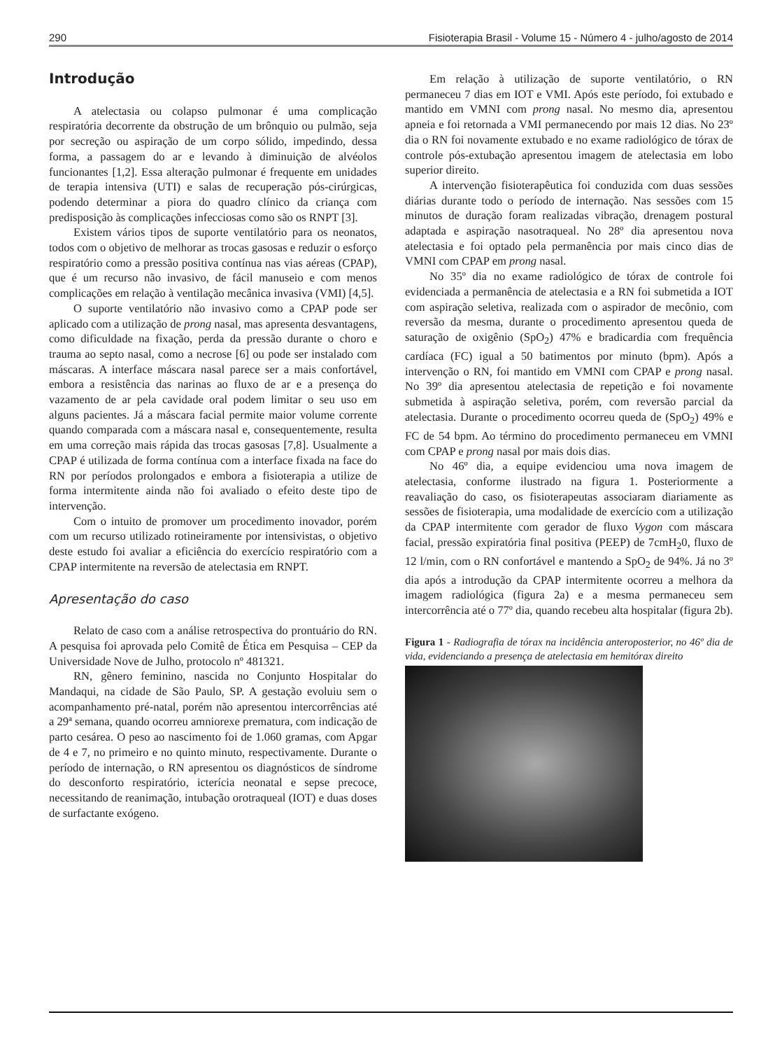290 Fisioterapia Brasil - Volume 15 - Número 4 - julho/agosto de 2014
Introdução
A atelectasia ou colapso pulmonar é uma complicação respiratória decorrente da obstrução de um brônquio ou pulmão, seja por secreção ou aspiração de um corpo sólido, impedindo, dessa forma, a passagem do ar e levando à diminuição de alvéolos funcionantes [1,2]. Essa alteração pulmonar é frequente em unidades de terapia intensiva (UTI) e salas de recuperação pós-cirúrgicas, podendo determinar a piora do quadro clínico da criança com predisposição às complicações infecciosas como são os RNPT [3].
Existem vários tipos de suporte ventilatório para os neonatos, todos com o objetivo de melhorar as trocas gasosas e reduzir o esforço respiratório como a pressão positiva contínua nas vias aéreas (CPAP), que é um recurso não invasivo, de fácil manuseio e com menos complicações em relação à ventilação mecânica invasiva (VMI) [4,5].
O suporte ventilatório não invasivo como a CPAP pode ser aplicado com a utilização de prong nasal, mas apresenta desvantagens, como dificuldade na fixação, perda da pressão durante o choro e trauma ao septo nasal, como a necrose [6] ou pode ser instalado com máscaras. A interface máscara nasal parece ser a mais confortável, embora a resistência das narinas ao fluxo de ar e a presença do vazamento de ar pela cavidade oral podem limitar o seu uso em alguns pacientes. Já a máscara facial permite maior volume corrente quando comparada com a máscara nasal e, consequentemente, resulta em uma correção mais rápida das trocas gasosas [7,8]. Usualmente a CPAP é utilizada de forma contínua com a interface fixada na face do RN por períodos prolongados e embora a fisioterapia a utilize de forma intermitente ainda não foi avaliado o efeito deste tipo de intervenção.
Com o intuito de promover um procedimento inovador, porém com um recurso utilizado rotineiramente por intensivistas, o objetivo deste estudo foi avaliar a eficiência do exercício respiratório com a CPAP intermitente na reversão de atelectasia em RNPT.
Apresentação do caso
Relato de caso com a análise retrospectiva do prontuário do RN. A pesquisa foi aprovada pelo Comitê de Ética em Pesquisa – CEP da Universidade Nove de Julho, protocolo nº 481321.
RN, gênero feminino, nascida no Conjunto Hospitalar do Mandaqui, na cidade de São Paulo, SP. A gestação evoluiu sem o acompanhamento pré-natal, porém não apresentou intercorrências até a 29ª semana, quando ocorreu amniorexe prematura, com indicação de parto cesárea. O peso ao nascimento foi de 1.060 gramas, com Apgar de 4 e 7, no primeiro e no quinto minuto, respectivamente. Durante o período de internação, o RN apresentou os diagnósticos de síndrome do desconforto respiratório, icterícia neonatal e sepse precoce, necessitando de reanimação, intubação orotraqueal (IOT) e duas doses de surfactante exógeno.
Em relação à utilização de suporte ventilatório, o RN permaneceu 7 dias em IOT e VMI. Após este período, foi extubado e mantido em VMNI com prong nasal. No mesmo dia, apresentou apneia e foi retornada a VMI permanecendo por mais 12 dias. No 23º dia o RN foi novamente extubado e no exame radiológico de tórax de controle pós-extubação apresentou imagem de atelectasia em lobo superior direito.
A intervenção fisioterapêutica foi conduzida com duas sessões diárias durante todo o período de internação. Nas sessões com 15 minutos de duração foram realizadas vibração, drenagem postural adaptada e aspiração nasotraqueal. No 28º dia apresentou nova atelectasia e foi optado pela permanência por mais cinco dias de VMNI com CPAP em prong nasal.
No 35º dia no exame radiológico de tórax de controle foi evidenciada a permanência de atelectasia e a RN foi submetida a IOT com aspiração seletiva, realizada com o aspirador de mecônio, com reversão da mesma, durante o procedimento apresentou queda de saturação de oxigênio (SpO<sub>2</sub>) 47% e bradicardia com frequência cardíaca (FC) igual a 50 batimentos por minuto (bpm). Após a intervenção o RN, foi mantido em VMNI com CPAP e prong nasal. No 39º dia apresentou atelectasia de repetição e foi novamente submetida à aspiração seletiva, porém, com reversão parcial da atelectasia. Durante o procedimento ocorreu queda de (SpO<sub>2</sub>) 49% e FC de 54 bpm. Ao término do procedimento permaneceu em VMNI com CPAP e prong nasal por mais dois dias.
No 46º dia, a equipe evidenciou uma nova imagem de atelectasia, conforme ilustrado na figura 1. Posteriormente a reavaliação do caso, os fisioterapeutas associaram diariamente as sessões de fisioterapia, uma modalidade de exercício com a utilização da CPAP intermitente com gerador de fluxo Vygon com máscara facial, pressão expiratória final positiva (PEEP) de 7cmH<sub>2</sub>0, fluxo de 12 l/min, com o RN confortável e mantendo a SpO<sub>2</sub> de 94%. Já no 3º dia após a introdução da CPAP intermitente ocorreu a melhora da imagem radiológica (figura 2a) e a mesma permaneceu sem intercorrência até o 77º dia, quando recebeu alta hospitalar (figura 2b).
Figura 1 - Radiografia de tórax na incidência anteroposterior, no 46º dia de vida, evidenciando a presença de atelectasia em hemitórax direito